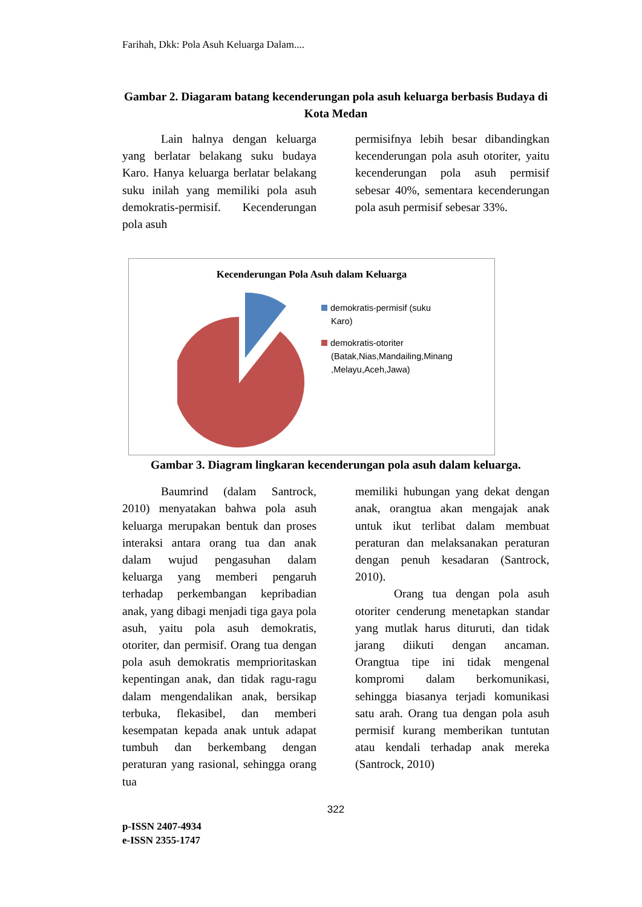Farihah, Dkk: Pola Asuh Keluarga Dalam....
Gambar 2. Diagaram batang kecenderungan pola asuh keluarga berbasis Budaya di Kota Medan
Lain halnya dengan keluarga yang berlatar belakang suku budaya Karo. Hanya keluarga berlatar belakang suku inilah yang memiliki pola asuh demokratis-permisif. Kecenderungan pola asuh
permisifnya lebih besar dibandingkan kecenderungan pola asuh otoriter, yaitu kecenderungan pola asuh permisif sebesar 40%, sementara kecenderungan pola asuh permisif sebesar 33%.
Kecenderungan Pola Asuh dalam Keluarga
demokratis-permisif (suku
Karo)
demokratis-otoriter
(Batak,Nias,Mandailing,Minang
,Melayu,Aceh,Jawa)
Gambar 3. Diagram lingkaran kecenderungan pola asuh dalam keluarga.
Baumrind (dalam Santrock, 2010) menyatakan bahwa pola asuh keluarga merupakan bentuk dan proses interaksi antara orang tua dan anak dalam wujud pengasuhan dalam keluarga yang memberi pengaruh terhadap perkembangan kepribadian anak, yang dibagi menjadi tiga gaya pola asuh, yaitu pola asuh demokratis, otoriter, dan permisif. Orang tua dengan pola asuh demokratis memprioritaskan kepentingan anak, dan tidak ragu-ragu dalam mengendalikan anak, bersikap terbuka, flekasibel, dan memberi kesempatan kepada anak untuk adapat tumbuh dan berkembang dengan peraturan yang rasional, sehingga orang tua
memiliki hubungan yang dekat dengan anak, orangtua akan mengajak anak untuk ikut terlibat dalam membuat peraturan dan melaksanakan peraturan dengan penuh kesadaran (Santrock, 2010).
Orang tua dengan pola asuh otoriter cenderung menetapkan standar yang mutlak harus dituruti, dan tidak jarang diikuti dengan ancaman. Orangtua tipe ini tidak mengenal kompromi dalam berkomunikasi, sehingga biasanya terjadi komunikasi satu arah. Orang tua dengan pola asuh permisif kurang memberikan tuntutan atau kendali terhadap anak mereka (Santrock, 2010)
322
p-ISSN 2407-4934
e-ISSN 2355-1747